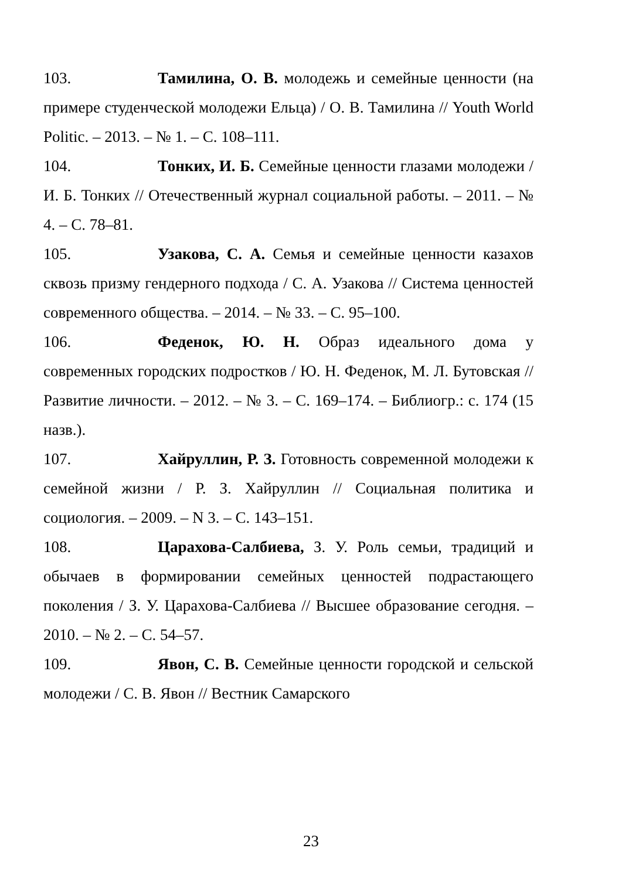103. Тамилина, О. В. молодежь и семейные ценности (на примере студенческой молодежи Ельца) / О. В. Тамилина // Youth World Politic. – 2013. – № 1. – С. 108–111.
104. Тонких, И. Б. Семейные ценности глазами молодежи / И. Б. Тонких // Отечественный журнал социальной работы. – 2011. – № 4. – С. 78–81.
105. Узакова, С. А. Семья и семейные ценности казахов сквозь призму гендерного подхода / С. А. Узакова // Система ценностей современного общества. – 2014. – № 33. – С. 95–100.
106. Феденок, Ю. Н. Образ идеального дома у современных городских подростков / Ю. Н. Феденок, М. Л. Бутовская // Развитие личности. – 2012. – № 3. – С. 169–174. – Библиогр.: с. 174 (15 назв.).
107. Хайруллин, Р. З. Готовность современной молодежи к семейной жизни / Р. З. Хайруллин // Социальная политика и социология. – 2009. – N 3. – С. 143–151.
108. Царахова-Салбиева, З. У. Роль семьи, традиций и обычаев в формировании семейных ценностей подрастающего поколения / З. У. Царахова-Салбиева // Высшее образование сегодня. – 2010. – № 2. – С. 54–57.
109. Явон, С. В. Семейные ценности городской и сельской молодежи / С. В. Явон // Вестник Самарского
23